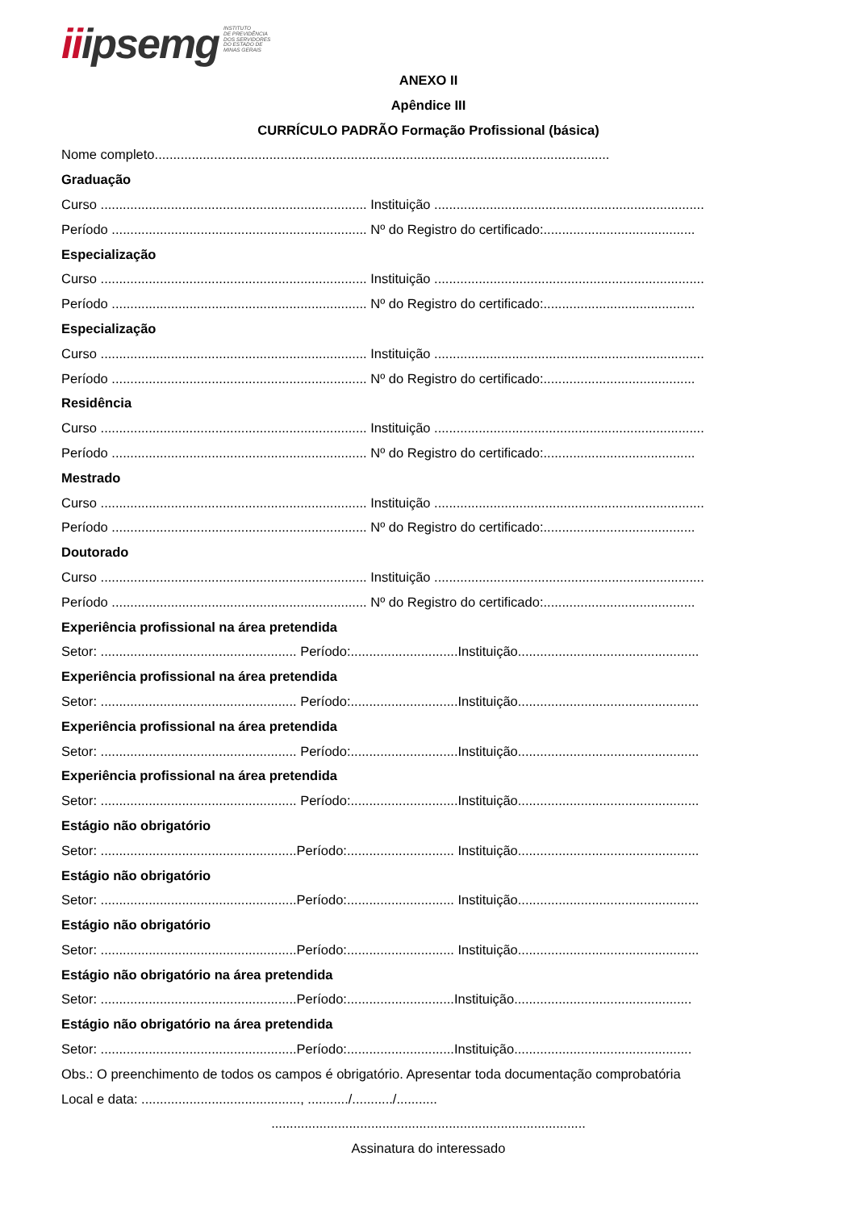iiipsemg INSTITUTO
DE PREVIDÊNCIA
DOS SERVIDORES
DO ESTADO DE
MINAS GERAIS
ANEXO II
Apêndice III
CURRÍCULO PADRÃO Formação Profissional (básica)
Nome completo...........................................................................................................................
Graduação
Curso ........................................................................ Instituição .........................................................................
Período ..................................................................... Nº do Registro do certificado:.........................................
Especialização
Curso ........................................................................ Instituição .........................................................................
Período ..................................................................... Nº do Registro do certificado:.........................................
Especialização
Curso ........................................................................ Instituição .........................................................................
Período ..................................................................... Nº do Registro do certificado:.........................................
Residência
Curso ........................................................................ Instituição .........................................................................
Período ..................................................................... Nº do Registro do certificado:.........................................
Mestrado
Curso ........................................................................ Instituição .........................................................................
Período ..................................................................... Nº do Registro do certificado:.........................................
Doutorado
Curso ........................................................................ Instituição .........................................................................
Período ..................................................................... Nº do Registro do certificado:.........................................
Experiência profissional na área pretendida
Setor: ..................................................... Período:.............................Instituição.................................................
Experiência profissional na área pretendida
Setor: ..................................................... Período:.............................Instituição.................................................
Experiência profissional na área pretendida
Setor: ..................................................... Período:.............................Instituição.................................................
Experiência profissional na área pretendida
Setor: ..................................................... Período:.............................Instituição.................................................
Estágio não obrigatório
Setor: .....................................................Período:............................. Instituição.................................................
Estágio não obrigatório
Setor: .....................................................Período:............................. Instituição.................................................
Estágio não obrigatório
Setor: .....................................................Período:............................. Instituição.................................................
Estágio não obrigatório na área pretendida
Setor: .....................................................Período:.............................Instituição................................................
Estágio não obrigatório na área pretendida
Setor: .....................................................Período:.............................Instituição................................................
Obs.: O preenchimento de todos os campos é obrigatório. Apresentar toda documentação comprobatória
Local e data: ..........................................., .........../.........../...........
.....................................................................................
Assinatura do interessado